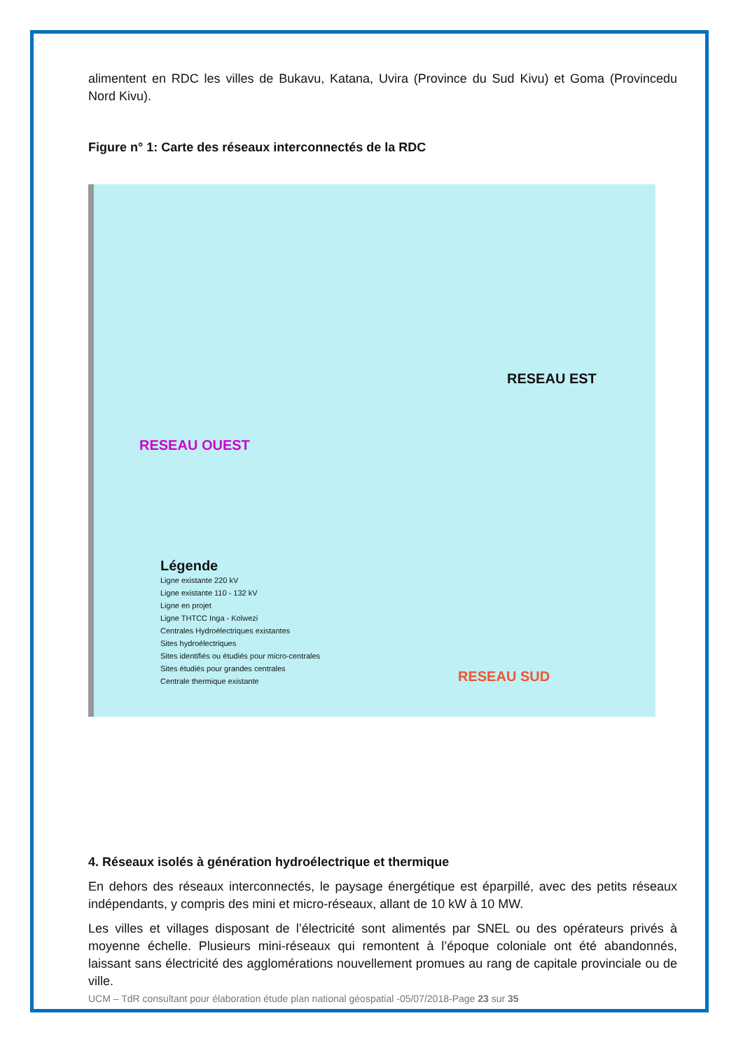alimentent en RDC les villes de Bukavu, Katana, Uvira (Province du Sud Kivu) et Goma (Provincedu Nord Kivu).
Figure n° 1: Carte des réseaux interconnectés de la RDC
RESEAU OUEST
RESEAU EST
RESEAU SUD
Légende
Ligne existante 220 kV
Ligne existante 110 - 132 kV
Ligne en projet
Ligne THTCC Inga - Kolwezi
Centrales Hydroélectriques existantes
Sites hydroélectriques
Sites identifiés ou étudiés pour micro-centrales
Sites étudiés pour grandes centrales
Centrale thermique existante
4. Réseaux isolés à génération hydroélectrique et thermique
En dehors des réseaux interconnectés, le paysage énergétique est éparpillé, avec des petits réseaux indépendants, y compris des mini et micro-réseaux, allant de 10 kW à 10 MW.
Les villes et villages disposant de l’électricité sont alimentés par SNEL ou des opérateurs privés à moyenne échelle. Plusieurs mini-réseaux qui remontent à l’époque coloniale ont été abandonnés, laissant sans électricité des agglomérations nouvellement promues au rang de capitale provinciale ou de ville.
UCM – TdR consultant pour élaboration étude plan national géospatial -05/07/2018-Page 23 sur 35